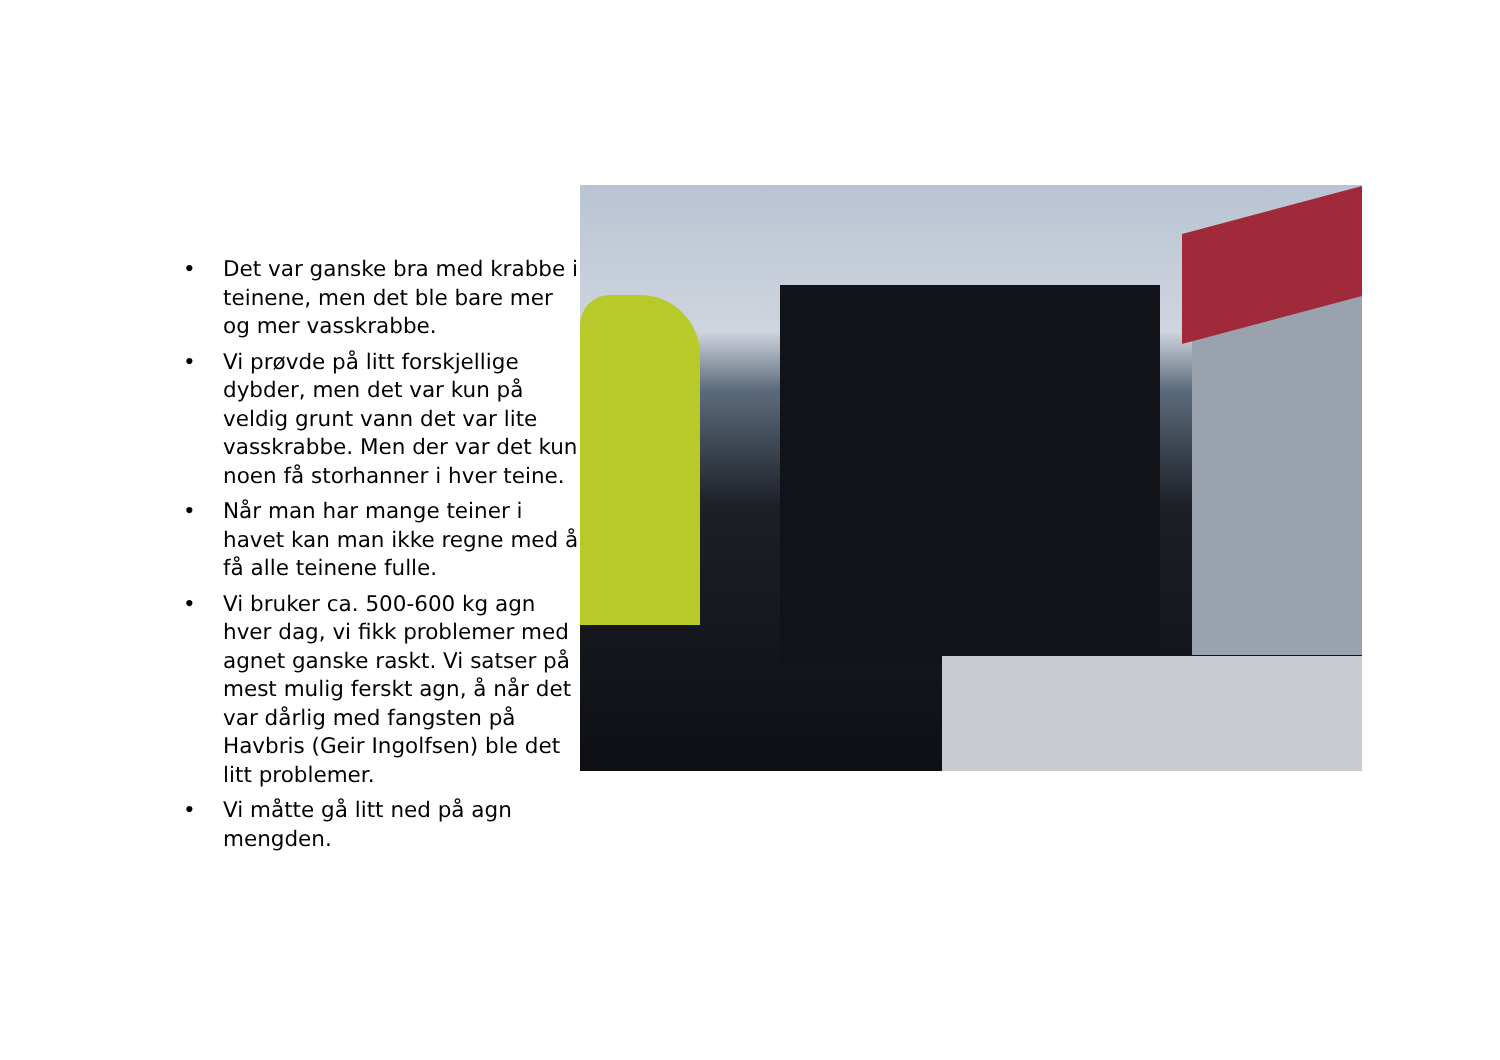• Det var ganske bra med krabbe i teinene, men det ble bare mer og mer vasskrabbe.
• Vi prøvde på litt forskjellige dybder, men det var kun på veldig grunt vann det var lite vasskrabbe. Men der var det kun noen få storhanner i hver teine.
• Når man har mange teiner i havet kan man ikke regne med å få alle teinene fulle.
• Vi bruker ca. 500-600 kg agn hver dag, vi fikk problemer med agnet ganske raskt. Vi satser på mest mulig ferskt agn, å når det var dårlig med fangsten på Havbris (Geir Ingolfsen) ble det litt problemer.
• Vi måtte gå litt ned på agn mengden.